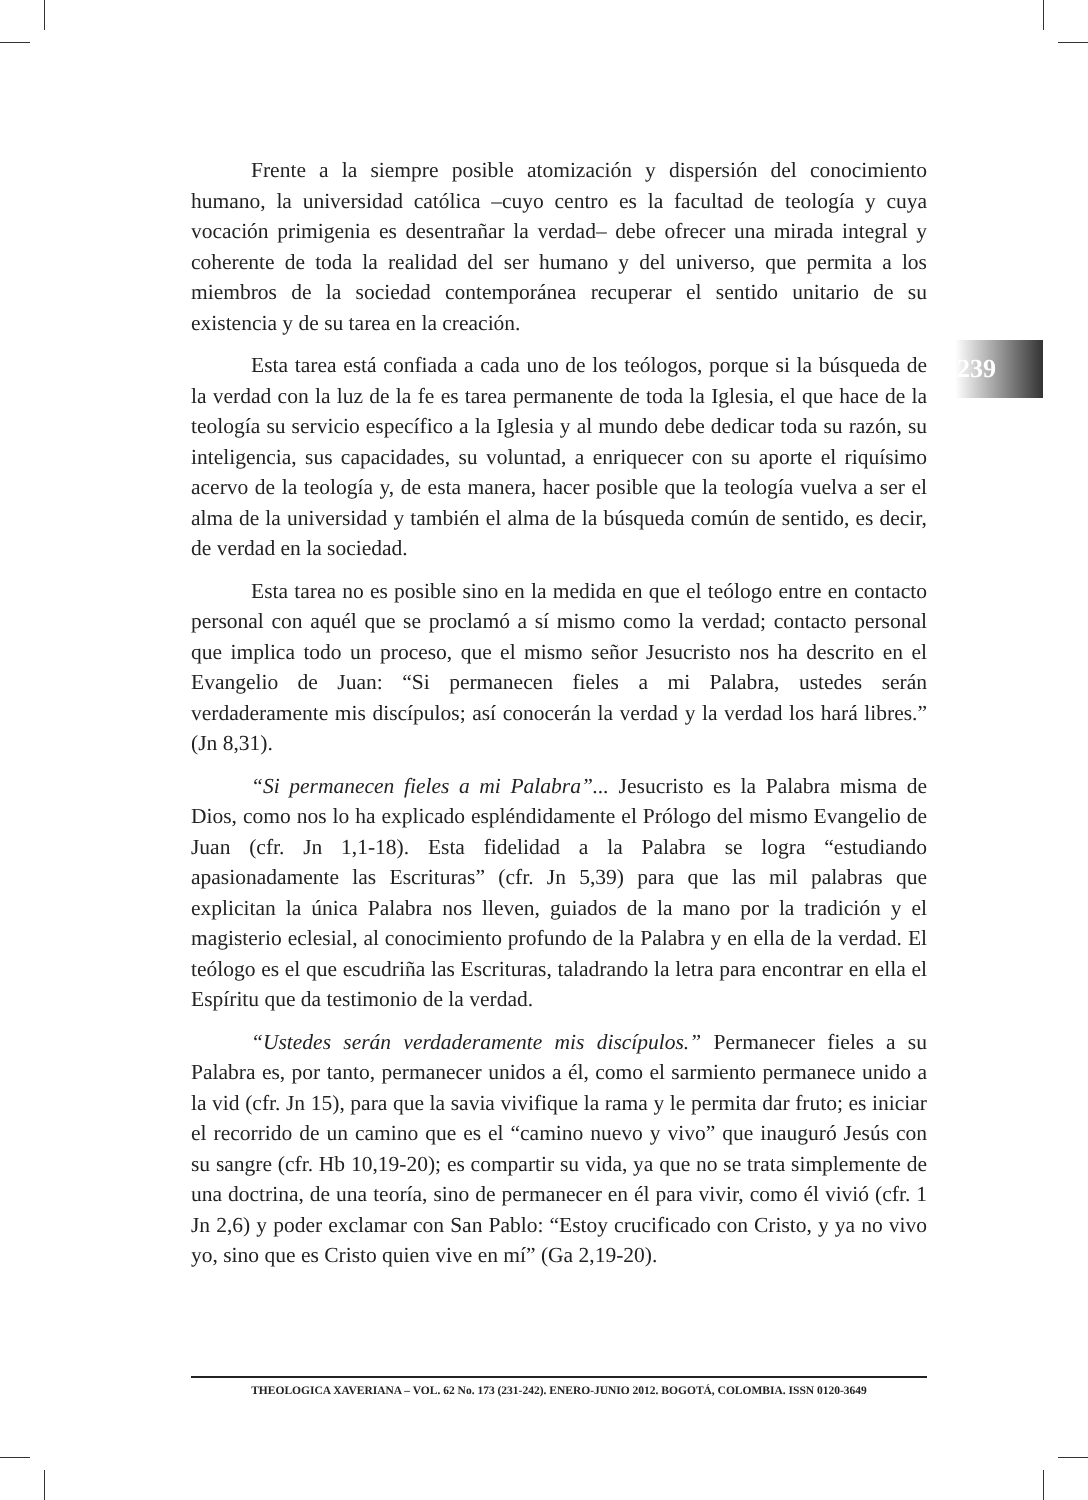239
Frente a la siempre posible atomización y dispersión del conocimiento humano, la universidad católica –cuyo centro es la facultad de teología y cuya vocación primigenia es desentrañar la verdad– debe ofrecer una mirada integral y coherente de toda la realidad del ser humano y del universo, que permita a los miembros de la sociedad contemporánea recuperar el sentido unitario de su existencia y de su tarea en la creación.
Esta tarea está confiada a cada uno de los teólogos, porque si la búsqueda de la verdad con la luz de la fe es tarea permanente de toda la Iglesia, el que hace de la teología su servicio específico a la Iglesia y al mundo debe dedicar toda su razón, su inteligencia, sus capacidades, su voluntad, a enriquecer con su aporte el riquísimo acervo de la teología y, de esta manera, hacer posible que la teología vuelva a ser el alma de la universidad y también el alma de la búsqueda común de sentido, es decir, de verdad en la sociedad.
Esta tarea no es posible sino en la medida en que el teólogo entre en contacto personal con aquél que se proclamó a sí mismo como la verdad; contacto personal que implica todo un proceso, que el mismo señor Jesucristo nos ha descrito en el Evangelio de Juan: “Si permanecen fieles a mi Palabra, ustedes serán verdaderamente mis discípulos; así conocerán la verdad y la verdad los hará libres.” (Jn 8,31).
“Si permanecen fieles a mi Palabra”... Jesucristo es la Palabra misma de Dios, como nos lo ha explicado espléndidamente el Prólogo del mismo Evangelio de Juan (cfr. Jn 1,1-18). Esta fidelidad a la Palabra se logra “estudiando apasionadamente las Escrituras” (cfr. Jn 5,39) para que las mil palabras que explicitan la única Palabra nos lleven, guiados de la mano por la tradición y el magisterio eclesial, al conocimiento profundo de la Palabra y en ella de la verdad. El teólogo es el que escudriña las Escrituras, taladrando la letra para encontrar en ella el Espíritu que da testimonio de la verdad.
“Ustedes serán verdaderamente mis discípulos.” Permanecer fieles a su Palabra es, por tanto, permanecer unidos a él, como el sarmiento permanece unido a la vid (cfr. Jn 15), para que la savia vivifique la rama y le permita dar fruto; es iniciar el recorrido de un camino que es el “camino nuevo y vivo” que inauguró Jesús con su sangre (cfr. Hb 10,19-20); es compartir su vida, ya que no se trata simplemente de una doctrina, de una teoría, sino de permanecer en él para vivir, como él vivió (cfr. 1 Jn 2,6) y poder exclamar con San Pablo: “Estoy crucificado con Cristo, y ya no vivo yo, sino que es Cristo quien vive en mí” (Ga 2,19-20).
THEOLOGICA XAVERIANA – VOL. 62 No. 173 (231-242). ENERO-JUNIO 2012. BOGOTÁ, COLOMBIA. ISSN 0120-3649